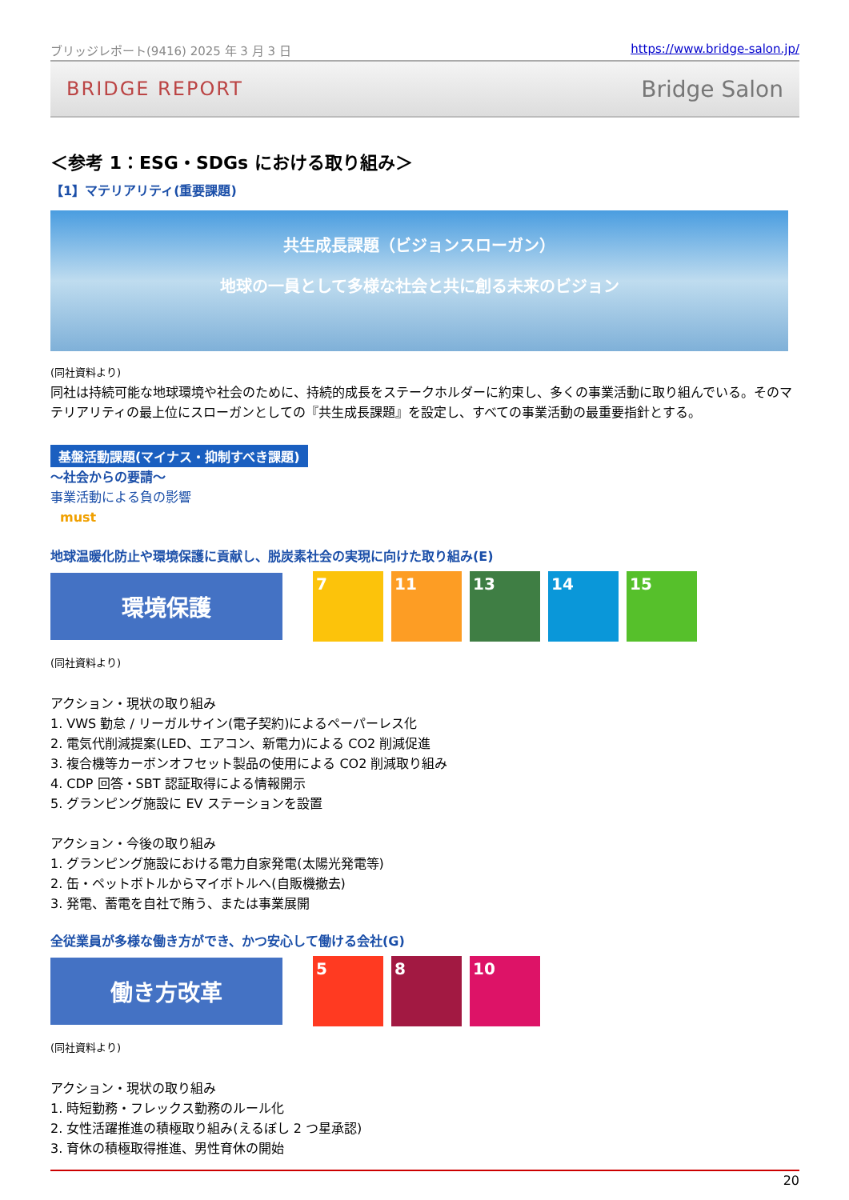ブリッジレポート(9416) 2025 年 3 月 3 日 https://www.bridge-salon.jp/
BRIDGE REPORT Bridge Salon
＜参考 1：ESG・SDGs における取り組み＞
【1】マテリアリティ(重要課題)
共生成長課題（ビジョンスローガン）
地球の一員として多様な社会と共に創る未来のビジョン
(同社資料より)
同社は持続可能な地球環境や社会のために、持続的成長をステークホルダーに約束し、多くの事業活動に取り組んでいる。そのマテリアリティの最上位にスローガンとしての『共生成長課題』を設定し、すべての事業活動の最重要指針とする。
基盤活動課題(マイナス・抑制すべき課題)
～社会からの要請～
事業活動による負の影響
must
地球温暖化防止や環境保護に貢献し、脱炭素社会の実現に向けた取り組み(E)
環境保護
7 11 13 14 15
(同社資料より)
アクション・現状の取り組み
1. VWS 勤怠 / リーガルサイン(電子契約)によるペーパーレス化
2. 電気代削減提案(LED、エアコン、新電力)による CO2 削減促進
3. 複合機等カーボンオフセット製品の使用による CO2 削減取り組み
4. CDP 回答・SBT 認証取得による情報開示
5. グランピング施設に EV ステーションを設置
アクション・今後の取り組み
1. グランピング施設における電力自家発電(太陽光発電等)
2. 缶・ペットボトルからマイボトルへ(自販機撤去)
3. 発電、蓄電を自社で賄う、または事業展開
全従業員が多様な働き方ができ、かつ安心して働ける会社(G)
働き方改革
5 8 10
(同社資料より)
アクション・現状の取り組み
1. 時短勤務・フレックス勤務のルール化
2. 女性活躍推進の積極取り組み(えるぼし 2 つ星承認)
3. 育休の積極取得推進、男性育休の開始
20